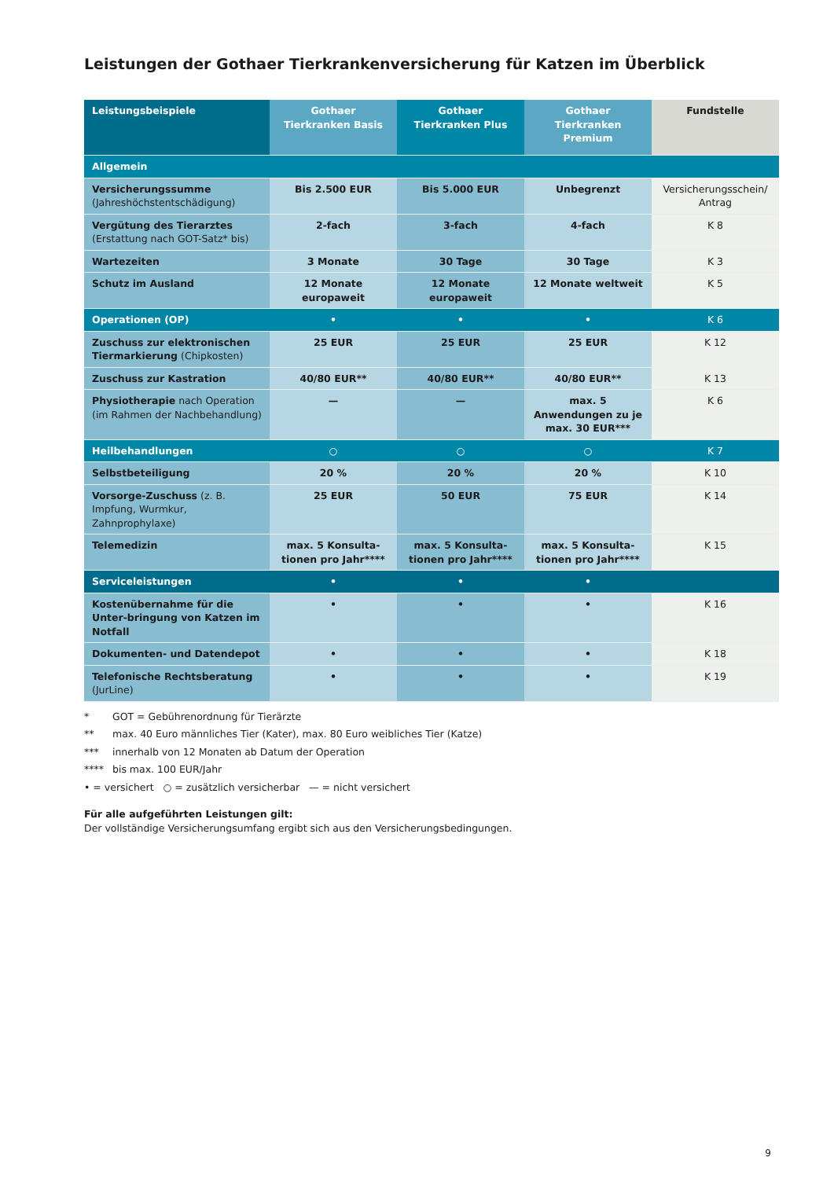Leistungen der Gothaer Tierkrankenversicherung für Katzen im Überblick
| Leistungsbeispiele | Gothaer Tierkranken Basis | Gothaer Tierkranken Plus | Gothaer Tierkranken Premium | Fundstelle |
| --- | --- | --- | --- | --- |
| Allgemein | | | | |
| Versicherungssumme (Jahreshöchstentschädigung) | Bis 2.500 EUR | Bis 5.000 EUR | Unbegrenzt | Versicherungsschein/ Antrag |
| Vergütung des Tierarztes (Erstattung nach GOT-Satz* bis) | 2-fach | 3-fach | 4-fach | K 8 |
| Wartezeiten | 3 Monate | 30 Tage | 30 Tage | K 3 |
| Schutz im Ausland | 12 Monate europaweit | 12 Monate europaweit | 12 Monate weltweit | K 5 |
| Operationen (OP) | • | • | • | K 6 |
| Zuschuss zur elektronischen Tiermarkierung (Chipkosten) | 25 EUR | 25 EUR | 25 EUR | K 12 |
| Zuschuss zur Kastration | 40/80 EUR** | 40/80 EUR** | 40/80 EUR** | K 13 |
| Physiotherapie nach Operation (im Rahmen der Nachbehandlung) | — | — | max. 5 Anwendungen zu je max. 30 EUR*** | K 6 |
| Heilbehandlungen | ○ | ○ | ○ | K 7 |
| Selbstbeteiligung | 20 % | 20 % | 20 % | K 10 |
| Vorsorge-Zuschuss (z. B. Impfung, Wurmkur, Zahnprophylaxe) | 25 EUR | 50 EUR | 75 EUR | K 14 |
| Telemedizin | max. 5 Konsulta- tionen pro Jahr**** | max. 5 Konsulta- tionen pro Jahr**** | max. 5 Konsulta- tionen pro Jahr**** | K 15 |
| Serviceleistungen | • | • | • | |
| Kostenübernahme für die Unter-bringung von Katzen im Notfall | • | • | • | K 16 |
| Dokumenten- und Datendepot | • | • | • | K 18 |
| Telefonische Rechtsberatung (JurLine) | • | • | • | K 19 |
* GOT = Gebührenordnung für Tierärzte
** max. 40 Euro männliches Tier (Kater), max. 80 Euro weibliches Tier (Katze)
*** innerhalb von 12 Monaten ab Datum der Operation
**** bis max. 100 EUR/Jahr
• = versichert ○ = zusätzlich versicherbar — = nicht versichert
Für alle aufgeführten Leistungen gilt:
Der vollständige Versicherungsumfang ergibt sich aus den Versicherungsbedingungen.
9